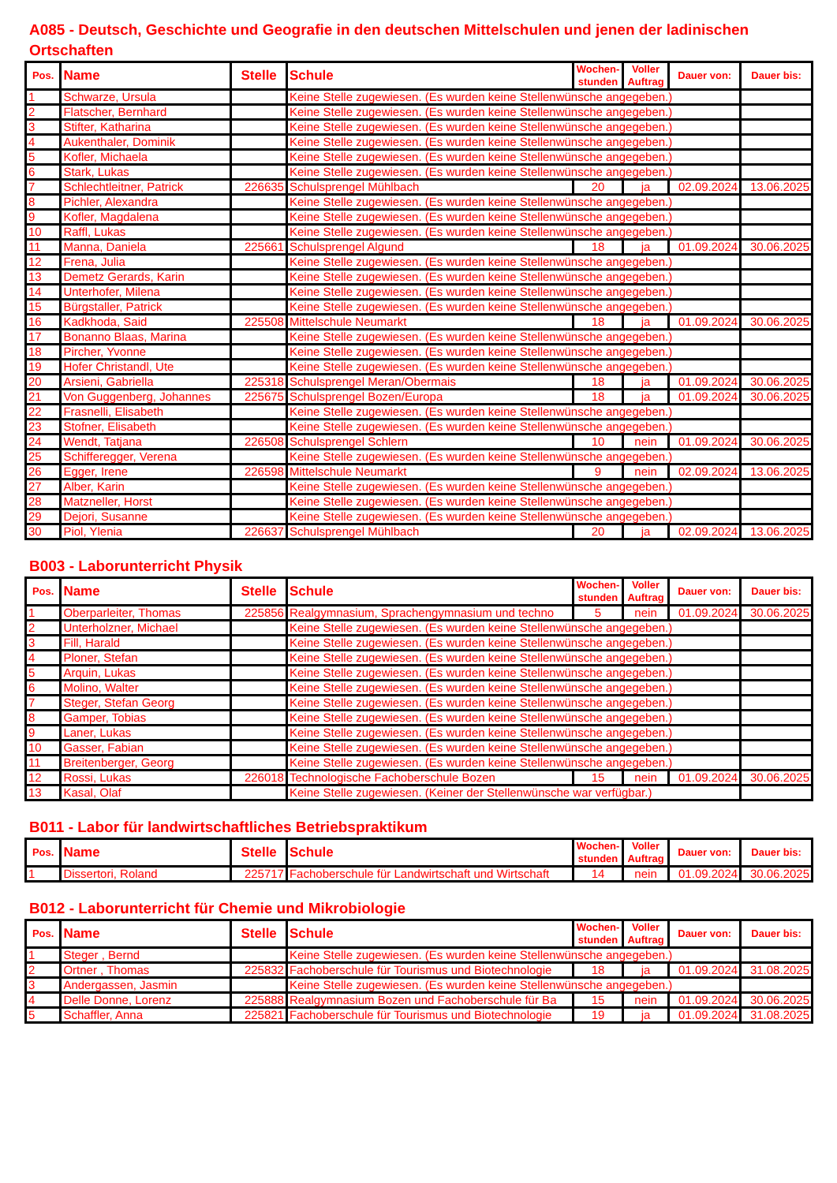A085 - Deutsch, Geschichte und Geografie in den deutschen Mittelschulen und jenen der ladinischen Ortschaften
| Pos. | Name | Stelle | Schule | Wochen- stunden | Voller Auftrag | Dauer von: | Dauer bis: |
| --- | --- | --- | --- | --- | --- | --- | --- |
| 1 | Schwarze, Ursula | | Keine Stelle zugewiesen. (Es wurden keine Stellenwünsche angegeben.) | | | | |
| 2 | Flatscher, Bernhard | | Keine Stelle zugewiesen. (Es wurden keine Stellenwünsche angegeben.) | | | | |
| 3 | Stifter, Katharina | | Keine Stelle zugewiesen. (Es wurden keine Stellenwünsche angegeben.) | | | | |
| 4 | Aukenthaler, Dominik | | Keine Stelle zugewiesen. (Es wurden keine Stellenwünsche angegeben.) | | | | |
| 5 | Kofler, Michaela | | Keine Stelle zugewiesen. (Es wurden keine Stellenwünsche angegeben.) | | | | |
| 6 | Stark, Lukas | | Keine Stelle zugewiesen. (Es wurden keine Stellenwünsche angegeben.) | | | | |
| 7 | Schlechtleitner, Patrick | 226635 | Schulsprengel Mühlbach | 20 | ja | 02.09.2024 | 13.06.2025 |
| 8 | Pichler, Alexandra | | Keine Stelle zugewiesen. (Es wurden keine Stellenwünsche angegeben.) | | | | |
| 9 | Kofler, Magdalena | | Keine Stelle zugewiesen. (Es wurden keine Stellenwünsche angegeben.) | | | | |
| 10 | Raffl, Lukas | | Keine Stelle zugewiesen. (Es wurden keine Stellenwünsche angegeben.) | | | | |
| 11 | Manna, Daniela | 225661 | Schulsprengel Algund | 18 | ja | 01.09.2024 | 30.06.2025 |
| 12 | Frena, Julia | | Keine Stelle zugewiesen. (Es wurden keine Stellenwünsche angegeben.) | | | | |
| 13 | Demetz Gerards, Karin | | Keine Stelle zugewiesen. (Es wurden keine Stellenwünsche angegeben.) | | | | |
| 14 | Unterhofer, Milena | | Keine Stelle zugewiesen. (Es wurden keine Stellenwünsche angegeben.) | | | | |
| 15 | Bürgstaller, Patrick | | Keine Stelle zugewiesen. (Es wurden keine Stellenwünsche angegeben.) | | | | |
| 16 | Kadkhoda, Said | 225508 | Mittelschule Neumarkt | 18 | ja | 01.09.2024 | 30.06.2025 |
| 17 | Bonanno Blaas, Marina | | Keine Stelle zugewiesen. (Es wurden keine Stellenwünsche angegeben.) | | | | |
| 18 | Pircher, Yvonne | | Keine Stelle zugewiesen. (Es wurden keine Stellenwünsche angegeben.) | | | | |
| 19 | Hofer Christandl, Ute | | Keine Stelle zugewiesen. (Es wurden keine Stellenwünsche angegeben.) | | | | |
| 20 | Arsieni, Gabriella | 225318 | Schulsprengel Meran/Obermais | 18 | ja | 01.09.2024 | 30.06.2025 |
| 21 | Von Guggenberg, Johannes | 225675 | Schulsprengel Bozen/Europa | 18 | ja | 01.09.2024 | 30.06.2025 |
| 22 | Frasnelli, Elisabeth | | Keine Stelle zugewiesen. (Es wurden keine Stellenwünsche angegeben.) | | | | |
| 23 | Stofner, Elisabeth | | Keine Stelle zugewiesen. (Es wurden keine Stellenwünsche angegeben.) | | | | |
| 24 | Wendt, Tatjana | 226508 | Schulsprengel Schlern | 10 | nein | 01.09.2024 | 30.06.2025 |
| 25 | Schifferegger, Verena | | Keine Stelle zugewiesen. (Es wurden keine Stellenwünsche angegeben.) | | | | |
| 26 | Egger, Irene | 226598 | Mittelschule Neumarkt | 9 | nein | 02.09.2024 | 13.06.2025 |
| 27 | Alber, Karin | | Keine Stelle zugewiesen. (Es wurden keine Stellenwünsche angegeben.) | | | | |
| 28 | Matzneller, Horst | | Keine Stelle zugewiesen. (Es wurden keine Stellenwünsche angegeben.) | | | | |
| 29 | Dejori, Susanne | | Keine Stelle zugewiesen. (Es wurden keine Stellenwünsche angegeben.) | | | | |
| 30 | Piol, Ylenia | 226637 | Schulsprengel Mühlbach | 20 | ja | 02.09.2024 | 13.06.2025 |
B003 - Laborunterricht Physik
| Pos. | Name | Stelle | Schule | Wochen- stunden | Voller Auftrag | Dauer von: | Dauer bis: |
| --- | --- | --- | --- | --- | --- | --- | --- |
| 1 | Oberparleiter, Thomas | 225856 | Realgymnasium, Sprachengymnasium und techno | 5 | nein | 01.09.2024 | 30.06.2025 |
| 2 | Unterholzner, Michael | | Keine Stelle zugewiesen. (Es wurden keine Stellenwünsche angegeben.) | | | | |
| 3 | Fill, Harald | | Keine Stelle zugewiesen. (Es wurden keine Stellenwünsche angegeben.) | | | | |
| 4 | Ploner, Stefan | | Keine Stelle zugewiesen. (Es wurden keine Stellenwünsche angegeben.) | | | | |
| 5 | Arquin, Lukas | | Keine Stelle zugewiesen. (Es wurden keine Stellenwünsche angegeben.) | | | | |
| 6 | Molino, Walter | | Keine Stelle zugewiesen. (Es wurden keine Stellenwünsche angegeben.) | | | | |
| 7 | Steger, Stefan Georg | | Keine Stelle zugewiesen. (Es wurden keine Stellenwünsche angegeben.) | | | | |
| 8 | Gamper, Tobias | | Keine Stelle zugewiesen. (Es wurden keine Stellenwünsche angegeben.) | | | | |
| 9 | Laner, Lukas | | Keine Stelle zugewiesen. (Es wurden keine Stellenwünsche angegeben.) | | | | |
| 10 | Gasser, Fabian | | Keine Stelle zugewiesen. (Es wurden keine Stellenwünsche angegeben.) | | | | |
| 11 | Breitenberger, Georg | | Keine Stelle zugewiesen. (Es wurden keine Stellenwünsche angegeben.) | | | | |
| 12 | Rossi, Lukas | 226018 | Technologische Fachoberschule Bozen | 15 | nein | 01.09.2024 | 30.06.2025 |
| 13 | Kasal, Olaf | | Keine Stelle zugewiesen. (Keiner der Stellenwünsche war verfügbar.) | | | | |
B011 - Labor für landwirtschaftliches Betriebspraktikum
| Pos. | Name | Stelle | Schule | Wochen- stunden | Voller Auftrag | Dauer von: | Dauer bis: |
| --- | --- | --- | --- | --- | --- | --- | --- |
| 1 | Dissertori, Roland | 225717 | Fachoberschule für Landwirtschaft und Wirtschaft | 14 | nein | 01.09.2024 | 30.06.2025 |
B012 - Laborunterricht für Chemie und Mikrobiologie
| Pos. | Name | Stelle | Schule | Wochen- stunden | Voller Auftrag | Dauer von: | Dauer bis: |
| --- | --- | --- | --- | --- | --- | --- | --- |
| 1 | Steger , Bernd | | Keine Stelle zugewiesen. (Es wurden keine Stellenwünsche angegeben.) | | | | |
| 2 | Ortner , Thomas | 225832 | Fachoberschule für Tourismus und Biotechnologie | 18 | ja | 01.09.2024 | 31.08.2025 |
| 3 | Andergassen, Jasmin | | Keine Stelle zugewiesen. (Es wurden keine Stellenwünsche angegeben.) | | | | |
| 4 | Delle Donne, Lorenz | 225888 | Realgymnasium Bozen und Fachoberschule für Ba | 15 | nein | 01.09.2024 | 30.06.2025 |
| 5 | Schaffler, Anna | 225821 | Fachoberschule für Tourismus und Biotechnologie | 19 | ja | 01.09.2024 | 31.08.2025 |